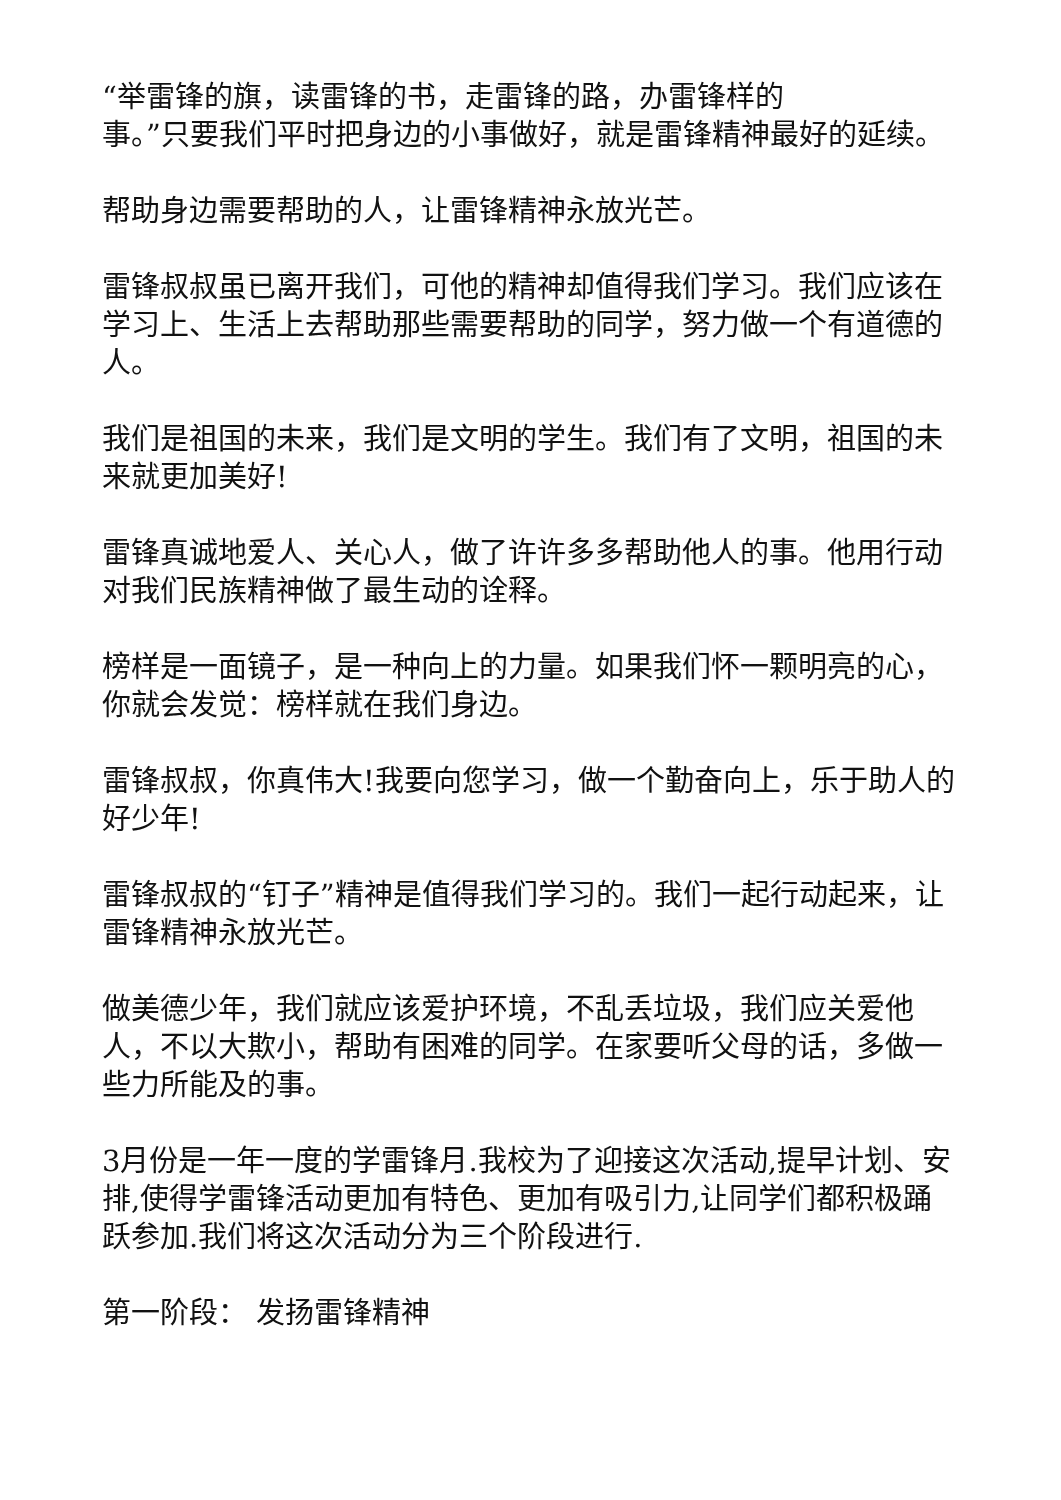“举雷锋的旗，读雷锋的书，走雷锋的路，办雷锋样的
事。”只要我们平时把身边的小事做好，就是雷锋精神最好的延续。
帮助身边需要帮助的人，让雷锋精神永放光芒。
雷锋叔叔虽已离开我们，可他的精神却值得我们学习。我们应该在学习上、生活上去帮助那些需要帮助的同学，努力做一个有道德的人。
我们是祖国的未来，我们是文明的学生。我们有了文明，祖国的未来就更加美好!
雷锋真诚地爱人、关心人，做了许许多多帮助他人的事。他用行动对我们民族精神做了最生动的诠释。
榜样是一面镜子，是一种向上的力量。如果我们怀一颗明亮的心，你就会发觉：榜样就在我们身边。
雷锋叔叔，你真伟大!我要向您学习，做一个勤奋向上，乐于助人的好少年!
雷锋叔叔的“钉子”精神是值得我们学习的。我们一起行动起来，让雷锋精神永放光芒。
做美德少年，我们就应该爱护环境，不乱丢垃圾，我们应关爱他人，不以大欺小，帮助有困难的同学。在家要听父母的话，多做一些力所能及的事。
3月份是一年一度的学雷锋月.我校为了迎接这次活动,提早计划、安排,使得学雷锋活动更加有特色、更加有吸引力,让同学们都积极踊跃参加.我们将这次活动分为三个阶段进行.
第一阶段： 发扬雷锋精神